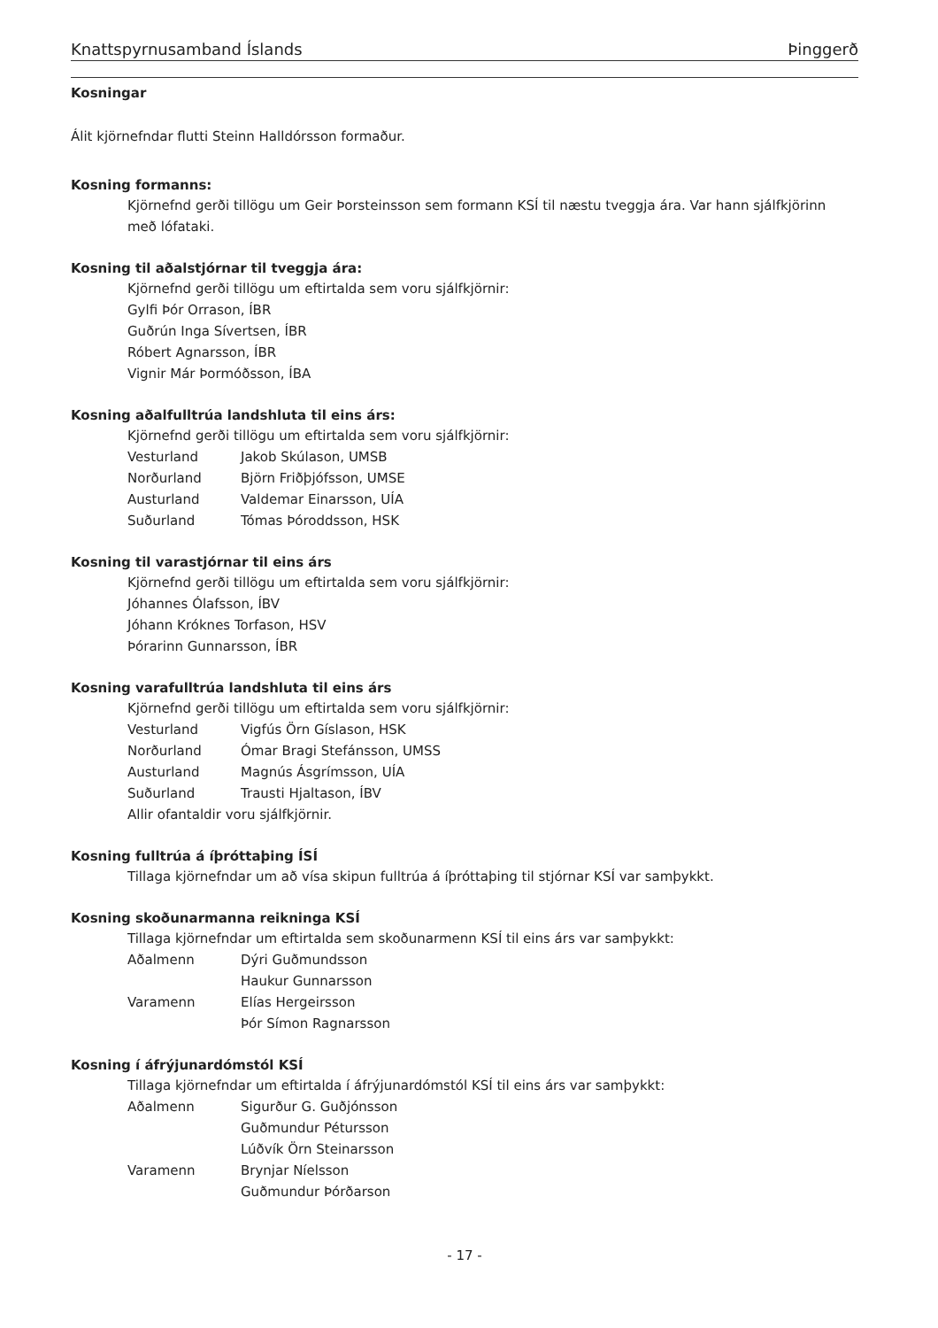Knattspyrnusamband Íslands Þinggerð
Kosningar
Álit kjörnefndar flutti Steinn Halldórsson formaður.
Kosning formanns:
Kjörnefnd gerði tillögu um Geir Þorsteinsson sem formann KSÍ til næstu tveggja ára. Var hann sjálfkjörinn með lófataki.
Kosning til aðalstjórnar til tveggja ára:
Kjörnefnd gerði tillögu um eftirtalda sem voru sjálfkjörnir:
Gylfi Þór Orrason, ÍBR
Guðrún Inga Sívertsen, ÍBR
Róbert Agnarsson, ÍBR
Vignir Már Þormóðsson, ÍBA
Kosning aðalfulltrúa landshluta til eins árs:
Kjörnefnd gerði tillögu um eftirtalda sem voru sjálfkjörnir:
Vesturland Jakob Skúlason, UMSB
Norðurland Björn Friðþjófsson, UMSE
Austurland Valdemar Einarsson, UÍA
Suðurland Tómas Þóroddsson, HSK
Kosning til varastjórnar til eins árs
Kjörnefnd gerði tillögu um eftirtalda sem voru sjálfkjörnir:
Jóhannes Ólafsson, ÍBV
Jóhann Króknes Torfason, HSV
Þórarinn Gunnarsson, ÍBR
Kosning varafulltrúa landshluta til eins árs
Kjörnefnd gerði tillögu um eftirtalda sem voru sjálfkjörnir:
Vesturland Vigfús Örn Gíslason, HSK
Norðurland Ómar Bragi Stefánsson, UMSS
Austurland Magnús Ásgrímsson, UÍA
Suðurland Trausti Hjaltason, ÍBV
Allir ofantaldir voru sjálfkjörnir.
Kosning fulltrúa á íþróttaþing ÍSÍ
Tillaga kjörnefndar um að vísa skipun fulltrúa á íþróttaþing til stjórnar KSÍ var samþykkt.
Kosning skoðunarmanna reikninga KSÍ
Tillaga kjörnefndar um eftirtalda sem skoðunarmenn KSÍ til eins árs var samþykkt:
Aðalmenn Dýri Guðmundsson
Haukur Gunnarsson
Varamenn Elías Hergeirsson
Þór Símon Ragnarsson
Kosning í áfrýjunardómstól KSÍ
Tillaga kjörnefndar um eftirtalda í áfrýjunardómstól KSÍ til eins árs var samþykkt:
Aðalmenn Sigurður G. Guðjónsson
Guðmundur Pétursson
Lúðvík Örn Steinarsson
Varamenn Brynjar Níelsson
Guðmundur Þórðarson
- 17 -